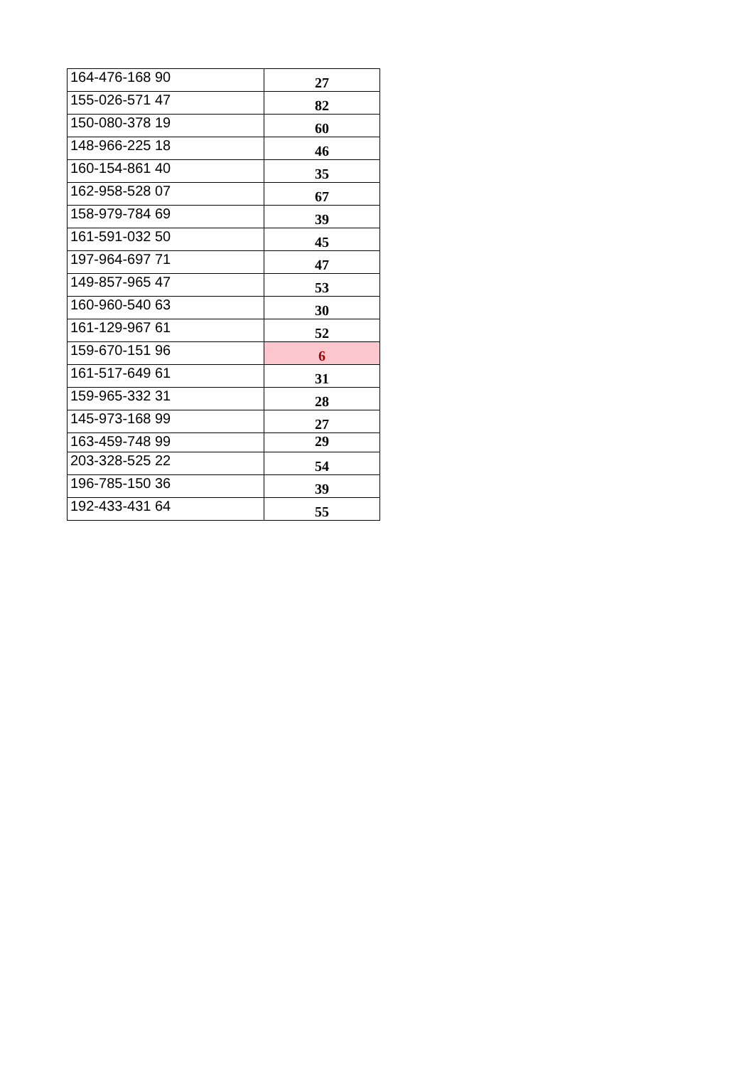| 164-476-168 90 | 27 |
| 155-026-571 47 | 82 |
| 150-080-378 19 | 60 |
| 148-966-225 18 | 46 |
| 160-154-861 40 | 35 |
| 162-958-528 07 | 67 |
| 158-979-784 69 | 39 |
| 161-591-032 50 | 45 |
| 197-964-697 71 | 47 |
| 149-857-965 47 | 53 |
| 160-960-540 63 | 30 |
| 161-129-967 61 | 52 |
| 159-670-151 96 | 6 |
| 161-517-649 61 | 31 |
| 159-965-332 31 | 28 |
| 145-973-168 99 | 27 |
| 163-459-748 99 | 29 |
| 203-328-525 22 | 54 |
| 196-785-150 36 | 39 |
| 192-433-431 64 | 55 |